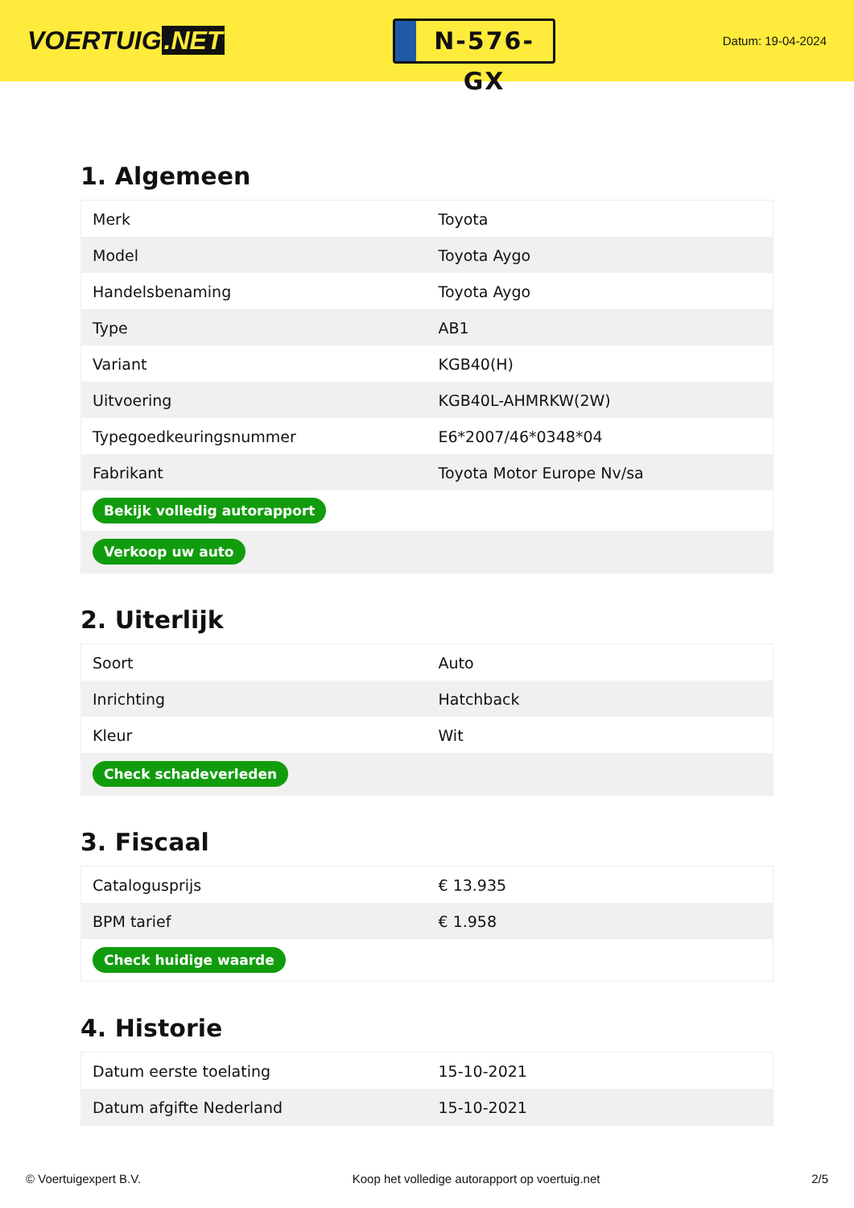VOERTUIG.NET
N-576-GX
Datum: 19-04-2024
1. Algemeen
| Merk | Toyota |
| Model | Toyota Aygo |
| Handelsbenaming | Toyota Aygo |
| Type | AB1 |
| Variant | KGB40(H) |
| Uitvoering | KGB40L-AHMRKW(2W) |
| Typegoedkeuringsnummer | E6*2007/46*0348*04 |
| Fabrikant | Toyota Motor Europe Nv/sa |
| Bekijk volledig autorapport | |
| Verkoop uw auto | |
2. Uiterlijk
| Soort | Auto |
| Inrichting | Hatchback |
| Kleur | Wit |
| Check schadeverleden | |
3. Fiscaal
| Catalogusprijs | € 13.935 |
| BPM tarief | € 1.958 |
| Check huidige waarde | |
4. Historie
| Datum eerste toelating | 15-10-2021 |
| Datum afgifte Nederland | 15-10-2021 |
© Voertuigexpert B.V. Koop het volledige autorapport op voertuig.net 2/5